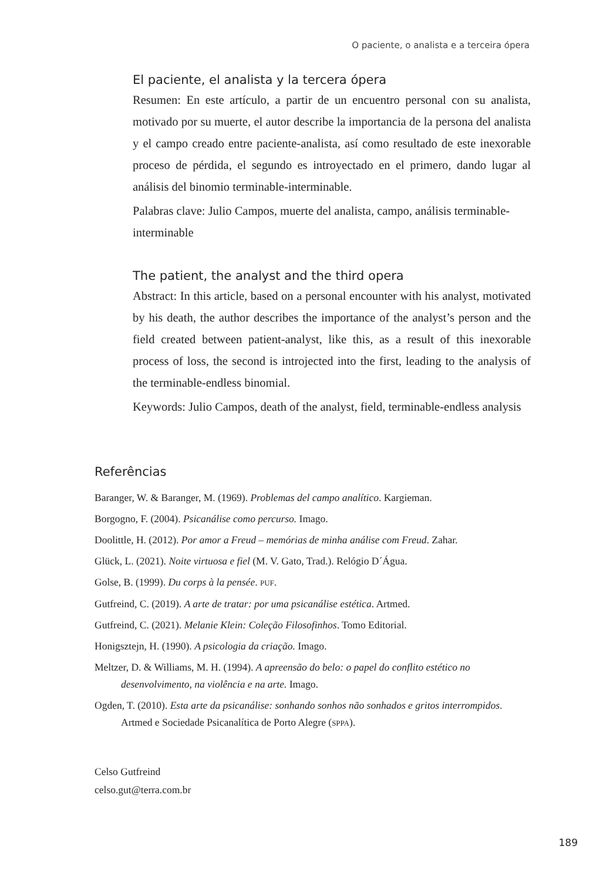O paciente, o analista e a terceira ópera
El paciente, el analista y la tercera ópera
Resumen: En este artículo, a partir de un encuentro personal con su analista, motivado por su muerte, el autor describe la importancia de la persona del analista y el campo creado entre paciente-analista, así como resultado de este inexorable proceso de pérdida, el segundo es introyectado en el primero, dando lugar al análisis del binomio terminable-interminable.
Palabras clave: Julio Campos, muerte del analista, campo, análisis terminable-interminable
The patient, the analyst and the third opera
Abstract: In this article, based on a personal encounter with his analyst, motivated by his death, the author describes the importance of the analyst’s person and the field created between patient-analyst, like this, as a result of this inexorable process of loss, the second is introjected into the first, leading to the analysis of the terminable-endless binomial.
Keywords: Julio Campos, death of the analyst, field, terminable-endless analysis
Referências
Baranger, W. & Baranger, M. (1969). Problemas del campo analítico. Kargieman.
Borgogno, F. (2004). Psicanálise como percurso. Imago.
Doolittle, H. (2012). Por amor a Freud – memórias de minha análise com Freud. Zahar.
Glück, L. (2021). Noite virtuosa e fiel (M. V. Gato, Trad.). Relógio D´Água.
Golse, B. (1999). Du corps à la pensée. PUF.
Gutfreind, C. (2019). A arte de tratar: por uma psicanálise estética. Artmed.
Gutfreind, C. (2021). Melanie Klein: Coleção Filosofinhos. Tomo Editorial.
Honigsztejn, H. (1990). A psicologia da criação. Imago.
Meltzer, D. & Williams, M. H. (1994). A apreensão do belo: o papel do conflito estético no desenvolvimento, na violência e na arte. Imago.
Ogden, T. (2010). Esta arte da psicanálise: sonhando sonhos não sonhados e gritos interrompidos. Artmed e Sociedade Psicanalítica de Porto Alegre (SPPA).
Celso Gutfreind
celso.gut@terra.com.br
189